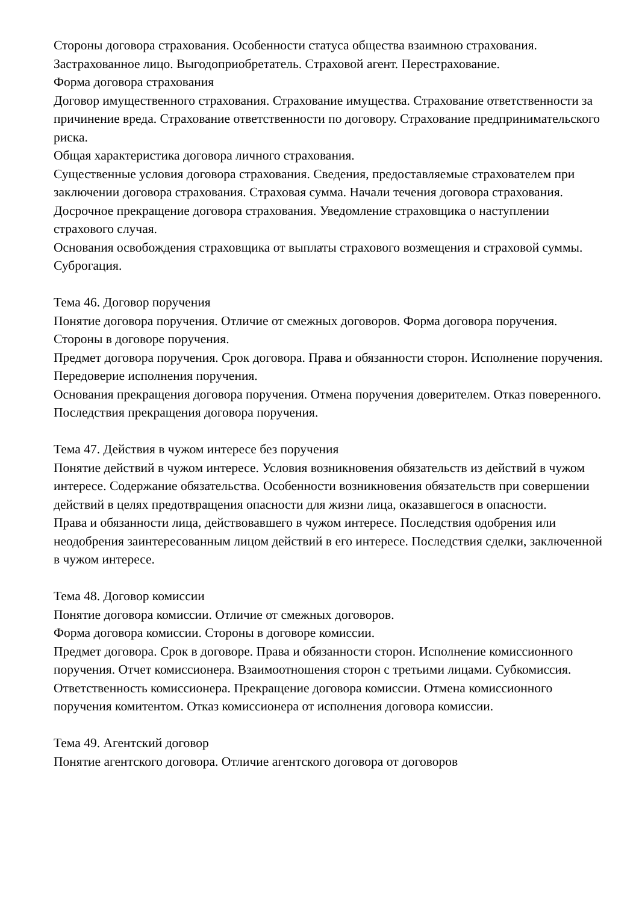Стороны договора страхования. Особенности статуса общества взаимною страхования. Застрахованное лицо. Выгодоприобретатель. Страховой агент. Перестрахование.
Форма договора страхования
Договор имущественного страхования. Страхование имущества. Страхование ответственности за причинение вреда. Страхование ответственности по договору. Страхование предпринимательского риска.
Общая характеристика договора личного страхования.
Существенные условия договора страхования. Сведения, предоставляемые страхователем при заключении договора страхования. Страховая сумма. Начали течения договора страхования. Досрочное прекращение договора страхования. Уведомление страховщика о наступлении страхового случая.
Основания освобождения страховщика от выплаты страхового возмещения и страховой суммы.
Суброгация.
Тема 46. Договор поручения
Понятие договора поручения. Отличие от смежных договоров. Форма договора поручения. Стороны в договоре поручения.
Предмет договора поручения. Срок договора. Права и обязанности сторон. Исполнение поручения. Передоверие исполнения поручения.
Основания прекращения договора поручения. Отмена поручения доверителем. Отказ поверенного. Последствия прекращения договора поручения.
Тема 47. Действия в чужом интересе без поручения
Понятие действий в чужом интересе. Условия возникновения обязательств из действий в чужом интересе. Содержание обязательства. Особенности возникновения обязательств при совершении действий в целях предотвращения опасности для жизни лица, оказавшегося в опасности.
Права и обязанности лица, действовавшего в чужом интересе. Последствия одобрения или неодобрения заинтересованным лицом действий в его интересе. Последствия сделки, заключенной в чужом интересе.
Тема 48. Договор комиссии
Понятие договора комиссии. Отличие от смежных договоров.
Форма договора комиссии. Стороны в договоре комиссии.
Предмет договора. Срок в договоре. Права и обязанности сторон. Исполнение комиссионного поручения. Отчет комиссионера. Взаимоотношения сторон с третьими лицами. Субкомиссия.
Ответственность комиссионера. Прекращение договора комиссии. Отмена комиссионного поручения комитентом. Отказ комиссионера от исполнения договора комиссии.
Тема 49. Агентский договор
Понятие агентского договора. Отличие агентского договора от договоров